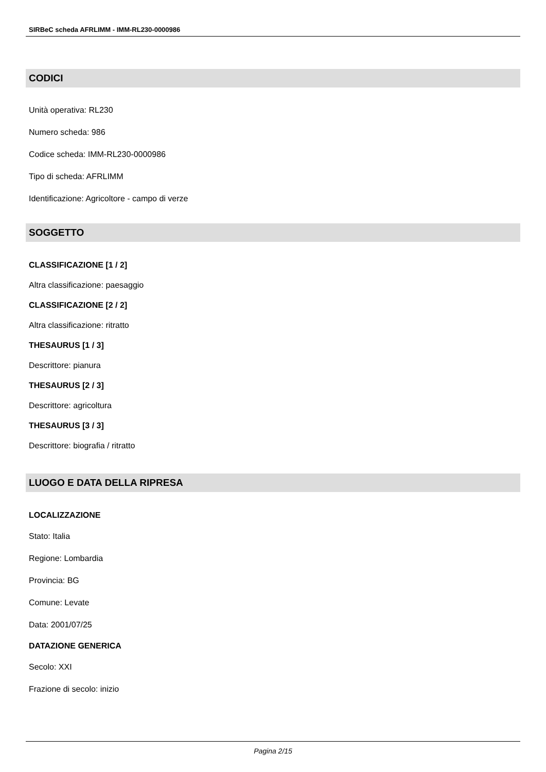SIRBeC scheda AFRLIMM - IMM-RL230-0000986
CODICI
Unità operativa: RL230
Numero scheda: 986
Codice scheda: IMM-RL230-0000986
Tipo di scheda: AFRLIMM
Identificazione: Agricoltore - campo di verze
SOGGETTO
CLASSIFICAZIONE [1 / 2]
Altra classificazione: paesaggio
CLASSIFICAZIONE [2 / 2]
Altra classificazione: ritratto
THESAURUS [1 / 3]
Descrittore: pianura
THESAURUS [2 / 3]
Descrittore: agricoltura
THESAURUS [3 / 3]
Descrittore: biografia / ritratto
LUOGO E DATA DELLA RIPRESA
LOCALIZZAZIONE
Stato: Italia
Regione: Lombardia
Provincia: BG
Comune: Levate
Data: 2001/07/25
DATAZIONE GENERICA
Secolo: XXI
Frazione di secolo: inizio
Pagina 2/15